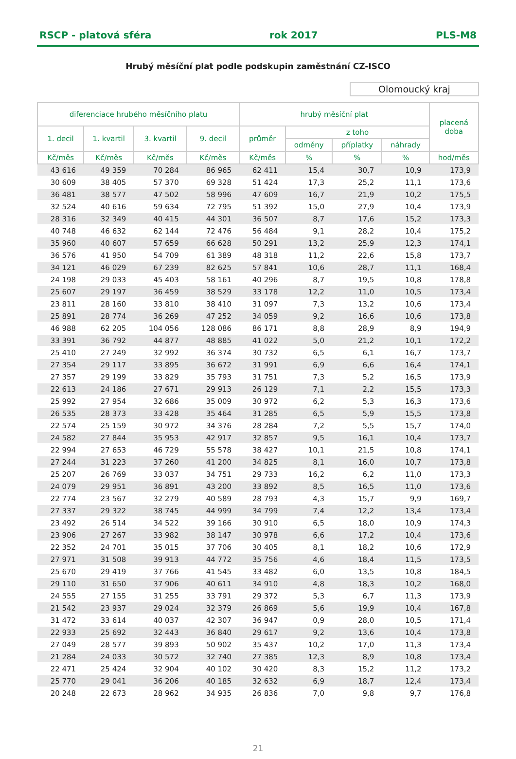RSCP - platová sféra rok 2017 PLS-M8
Hrubý měsíční plat podle podskupin zaměstnání CZ-ISCO
Olomoucký kraj
| diferenciace hrubého měsíčního platu | | | | hrubý měsíční plat | | | | placená doba |
| --- | --- | --- | --- | --- | --- | --- | --- | --- |
| 1. decil | 1. kvartil | 3. kvartil | 9. decil | průměr | z toho | | | |
| | | | | | odměny | příplatky | náhrady | |
| Kč/měs | Kč/měs | Kč/měs | Kč/měs | Kč/měs | % | % | % | hod/měs |
| 43 616 | 49 359 | 70 284 | 86 965 | 62 411 | 15,4 | 30,7 | 10,9 | 173,9 |
| 30 609 | 38 405 | 57 370 | 69 328 | 51 424 | 17,3 | 25,2 | 11,1 | 173,6 |
| 36 481 | 38 577 | 47 502 | 58 996 | 47 609 | 16,7 | 21,9 | 10,2 | 175,5 |
| 32 524 | 40 616 | 59 634 | 72 795 | 51 392 | 15,0 | 27,9 | 10,4 | 173,9 |
| 28 316 | 32 349 | 40 415 | 44 301 | 36 507 | 8,7 | 17,6 | 15,2 | 173,3 |
| 40 748 | 46 632 | 62 144 | 72 476 | 56 484 | 9,1 | 28,2 | 10,4 | 175,2 |
| 35 960 | 40 607 | 57 659 | 66 628 | 50 291 | 13,2 | 25,9 | 12,3 | 174,1 |
| 36 576 | 41 950 | 54 709 | 61 389 | 48 318 | 11,2 | 22,6 | 15,8 | 173,7 |
| 34 121 | 46 029 | 67 239 | 82 625 | 57 841 | 10,6 | 28,7 | 11,1 | 168,4 |
| 24 198 | 29 033 | 45 403 | 58 161 | 40 296 | 8,7 | 19,5 | 10,8 | 178,8 |
| 25 607 | 29 197 | 36 459 | 38 529 | 33 178 | 12,2 | 11,0 | 10,5 | 173,4 |
| 23 811 | 28 160 | 33 810 | 38 410 | 31 097 | 7,3 | 13,2 | 10,6 | 173,4 |
| 25 891 | 28 774 | 36 269 | 47 252 | 34 059 | 9,2 | 16,6 | 10,6 | 173,8 |
| 46 988 | 62 205 | 104 056 | 128 086 | 86 171 | 8,8 | 28,9 | 8,9 | 194,9 |
| 33 391 | 36 792 | 44 877 | 48 885 | 41 022 | 5,0 | 21,2 | 10,1 | 172,2 |
| 25 410 | 27 249 | 32 992 | 36 374 | 30 732 | 6,5 | 6,1 | 16,7 | 173,7 |
| 27 354 | 29 117 | 33 895 | 36 672 | 31 991 | 6,9 | 6,6 | 16,4 | 174,1 |
| 27 357 | 29 199 | 33 829 | 35 793 | 31 751 | 7,3 | 5,2 | 16,5 | 173,9 |
| 22 613 | 24 186 | 27 671 | 29 913 | 26 129 | 7,1 | 2,2 | 15,5 | 173,3 |
| 25 992 | 27 954 | 32 686 | 35 009 | 30 972 | 6,2 | 5,3 | 16,3 | 173,6 |
| 26 535 | 28 373 | 33 428 | 35 464 | 31 285 | 6,5 | 5,9 | 15,5 | 173,8 |
| 22 574 | 25 159 | 30 972 | 34 376 | 28 284 | 7,2 | 5,5 | 15,7 | 174,0 |
| 24 582 | 27 844 | 35 953 | 42 917 | 32 857 | 9,5 | 16,1 | 10,4 | 173,7 |
| 22 994 | 27 653 | 46 729 | 55 578 | 38 427 | 10,1 | 21,5 | 10,8 | 174,1 |
| 27 244 | 31 223 | 37 260 | 41 200 | 34 825 | 8,1 | 16,0 | 10,7 | 173,8 |
| 25 207 | 26 769 | 33 037 | 34 751 | 29 733 | 16,2 | 6,2 | 11,0 | 173,3 |
| 24 079 | 29 951 | 36 891 | 43 200 | 33 892 | 8,5 | 16,5 | 11,0 | 173,6 |
| 22 774 | 23 567 | 32 279 | 40 589 | 28 793 | 4,3 | 15,7 | 9,9 | 169,7 |
| 27 337 | 29 322 | 38 745 | 44 999 | 34 799 | 7,4 | 12,2 | 13,4 | 173,4 |
| 23 492 | 26 514 | 34 522 | 39 166 | 30 910 | 6,5 | 18,0 | 10,9 | 174,3 |
| 23 906 | 27 267 | 33 982 | 38 147 | 30 978 | 6,6 | 17,2 | 10,4 | 173,6 |
| 22 352 | 24 701 | 35 015 | 37 706 | 30 405 | 8,1 | 18,2 | 10,6 | 172,9 |
| 27 971 | 31 508 | 39 913 | 44 772 | 35 756 | 4,6 | 18,4 | 11,5 | 173,5 |
| 25 670 | 29 419 | 37 766 | 41 545 | 33 482 | 6,0 | 13,5 | 10,8 | 184,5 |
| 29 110 | 31 650 | 37 906 | 40 611 | 34 910 | 4,8 | 18,3 | 10,2 | 168,0 |
| 24 555 | 27 155 | 31 255 | 33 791 | 29 372 | 5,3 | 6,7 | 11,3 | 173,9 |
| 21 542 | 23 937 | 29 024 | 32 379 | 26 869 | 5,6 | 19,9 | 10,4 | 167,8 |
| 31 472 | 33 614 | 40 037 | 42 307 | 36 947 | 0,9 | 28,0 | 10,5 | 171,4 |
| 22 933 | 25 692 | 32 443 | 36 840 | 29 617 | 9,2 | 13,6 | 10,4 | 173,8 |
| 27 049 | 28 577 | 39 893 | 50 902 | 35 437 | 10,2 | 17,0 | 11,3 | 173,4 |
| 21 284 | 24 033 | 30 572 | 32 740 | 27 385 | 12,3 | 8,9 | 10,8 | 173,4 |
| 22 471 | 25 424 | 32 904 | 40 102 | 30 420 | 8,3 | 15,2 | 11,2 | 173,2 |
| 25 770 | 29 041 | 36 206 | 40 185 | 32 632 | 6,9 | 18,7 | 12,4 | 173,4 |
| 20 248 | 22 673 | 28 962 | 34 935 | 26 836 | 7,0 | 9,8 | 9,7 | 176,8 |
21